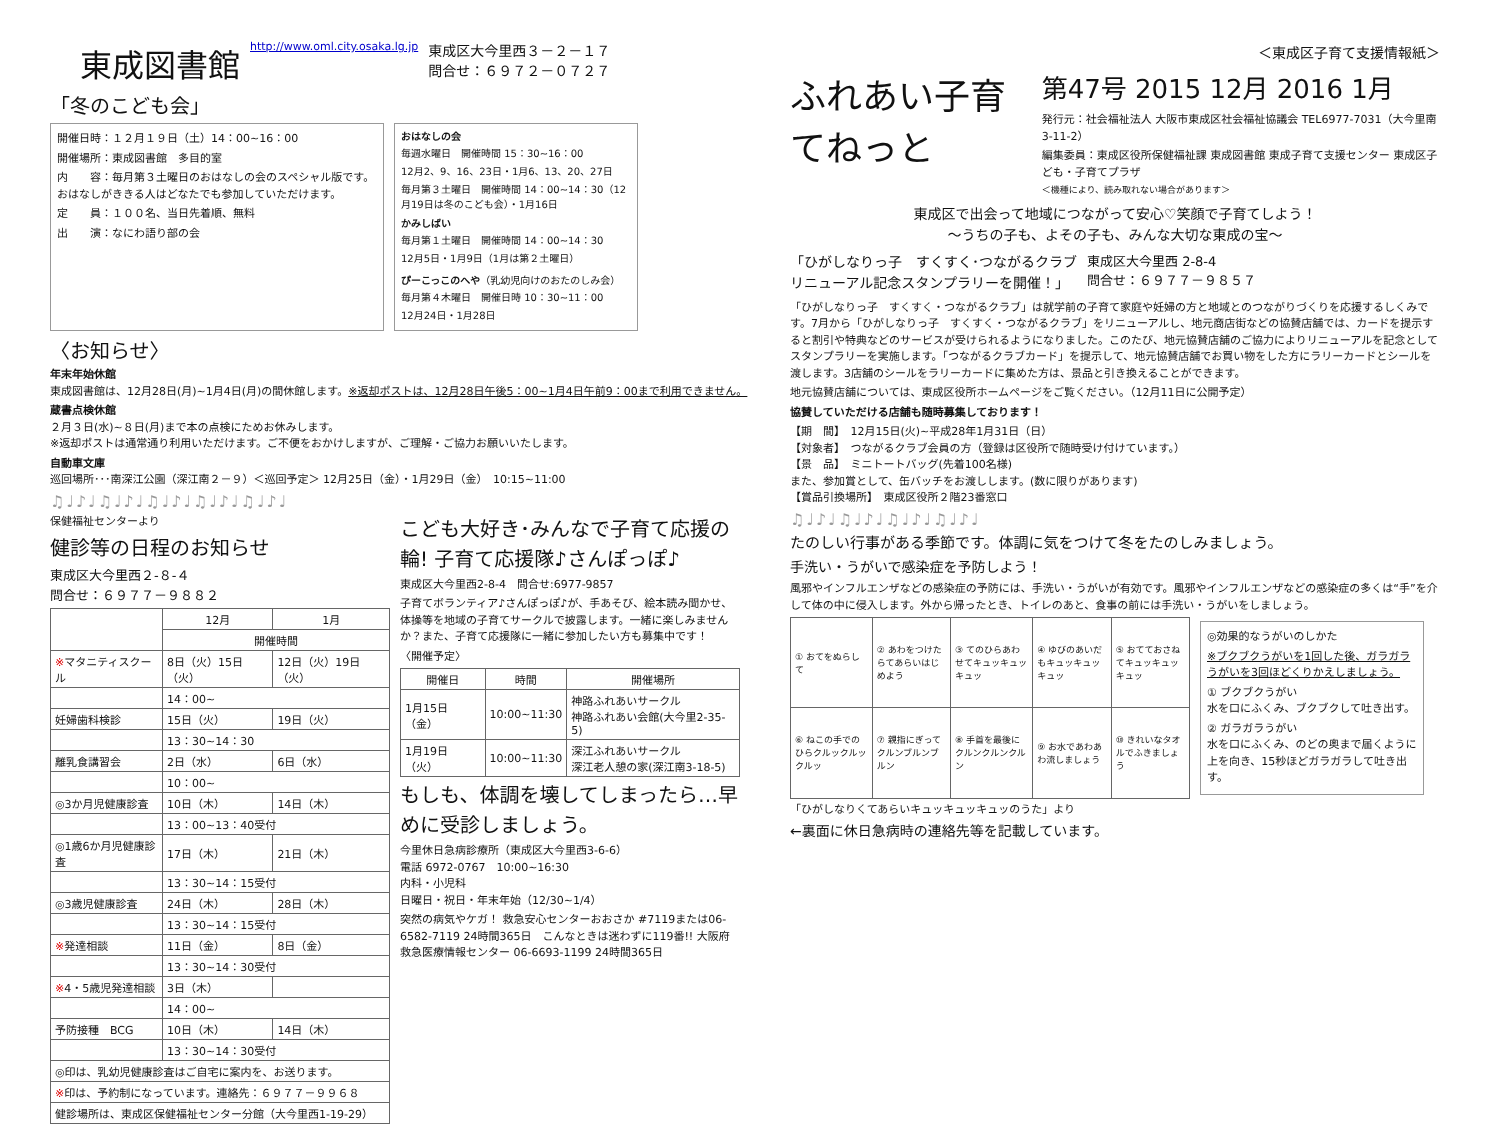東成図書館
「冬のこども会」
http://www.oml.city.osaka.lg.jp
東成区大今里西３－２－１７
問合せ：６９７２－０７２７
開催日時：１２月１９日（土）14：00~16：00
開催場所：東成図書館　多目的室
内　　容：毎月第３土曜日のおはなしの会のスペシャル版です。おはなしがききる人はどなたでも参加していただけます。
定　　員：１００名、当日先着順、無料
出　　演：なにわ語り部の会
おはなしの会
毎週水曜日　開催時間 15：30~16：00
12月2、9、16、23日・1月6、13、20、27日
毎月第３土曜日　開催時間 14：00~14：30（12月19日は冬のこども会）・1月16日
かみしばい
毎月第１土曜日　開催時間 14：00~14：30
12月5日・1月9日（1月は第２土曜日）
ぴーこっこのへや（乳幼児向けのおたのしみ会）
毎月第４木曜日　開催日時 10：30~11：00
12月24日・1月28日
〈お知らせ〉
年末年始休館
東成図書館は、12月28日(月)~1月4日(月)の間休館します。※返却ポストは、12月28日午後5：00~1月4日午前9：00まで利用できません。
蔵書点検休館
２月３日(水)~８日(月)まで本の点検にためお休みします。
※返却ポストは通常通り利用いただけます。ご不便をおかけしますが、ご理解・ご協力お願いいたします。
自動車文庫
巡回場所･･･南深江公園（深江南２－９）＜巡回予定＞ 12月25日（金）・1月29日（金）　10:15~11:00
♫♩♪♩♫♩♪♩♫♩♪♩♫♩♪♩♫♩♪♩
保健福祉センターより
健診等の日程のお知らせ
東成区大今里西２-８-４
問合せ：６９７７－９８８２
| | 12月 | 1月 |
| --- | --- | --- |
| | 開催時間 | |
| ※ マタニティスクール | 8日（火）15日（火） | 12日（火）19日（火） |
| | 14：00~ | |
| 妊婦歯科検診 | 15日（火） | 19日（火） |
| | 13：30~14：30 | |
| 離乳食講習会 | 2日（水） | 6日（水） |
| | 10：00~ | |
| ◎3か月児健康診査 | 10日（木） | 14日（木） |
| | 13：00~13：40受付 | |
| ◎1歳6か月児健康診査 | 17日（木） | 21日（木） |
| | 13：30~14：15受付 | |
| ◎3歳児健康診査 | 24日（木） | 28日（木） |
| | 13：30~14：15受付 | |
| ※ 発達相談 | 11日（金） | 8日（金） |
| | 13：30~14：30受付 | |
| ※ 4・5歳児発達相談 | 3日（木） | |
| | 14：00~ | |
| 予防接種 BCG | 10日（木） | 14日（木） |
| | 13：30~14：30受付 | |
| ◎印は、乳幼児健康診査はご自宅に案内を、お送ります。 | | |
| ※ 印は、予約制になっています。連絡先：６９７７－９９６８ | | |
| 健診場所は、東成区保健福祉センター分館（大今里西1-19-29） | | |
こども大好き･みんなで子育て応援の輪! 子育て応援隊♪さんぽっぽ♪
東成区大今里西2-8-4　問合せ:6977-9857
子育てボランティア♪さんぽっぽ♪が、手あそび、絵本読み聞かせ、体操等を地域の子育てサークルで披露します。一緒に楽しみませんか？また、子育て応援隊に一緒に参加したい方も募集中です！
〈開催予定〉
| 開催日 | 時間 | 開催場所 |
| --- | --- | --- |
| 1月15日（金） | 10:00~11:30 | 神路ふれあいサークル 神路ふれあい会館(大今里2-35-5) |
| 1月19日（火） | 10:00~11:30 | 深江ふれあいサークル 深江老人憩の家(深江南3-18-5) |
もしも、体調を壊してしまったら…早めに受診しましょう。
今里休日急病診療所（東成区大今里西3-6-6）
電話 6972-0767　10:00~16:30
内科・小児科
日曜日・祝日・年末年始（12/30~1/4）
突然の病気やケガ！ 救急安心センターおおさか #7119または06-6582-7119 24時間365日　こんなときは迷わずに119番!! 大阪府救急医療情報センター 06-6693-1199 24時間365日
＜東成区子育て支援情報紙＞
ふれあい子育てねっと
第47号 2015 12月 2016 1月
発行元：社会福祉法人 大阪市東成区社会福祉協議会 TEL6977-7031（大今里南3-11-2）
編集委員：東成区役所保健福祉課 東成図書館 東成子育て支援センター 東成区子ども・子育てプラザ
＜機種により、読み取れない場合があります＞
東成区で出会って地域につながって安心♡笑顔で子育てしよう！
～うちの子も、よその子も、みんな大切な東成の宝～
「ひがしなりっ子　すくすく･つながるクラブ
リニューアル記念スタンプラリーを開催！」
東成区大今里西 2-8-4
問合せ：６９７７－９８５７
「ひがしなりっ子　すくすく・つながるクラブ」は就学前の子育て家庭や妊婦の方と地域とのつながりづくりを応援するしくみです。7月から「ひがしなりっ子　すくすく・つながるクラブ」をリニューアルし、地元商店街などの協賛店舗では、カードを提示すると割引や特典などのサービスが受けられるようになりました。このたび、地元協賛店舗のご協力によりリニューアルを記念としてスタンプラリーを実施します。「つながるクラブカード」を提示して、地元協賛店舗でお買い物をした方にラリーカードとシールを渡します。3店舗のシールをラリーカードに集めた方は、景品と引き換えることができます。
地元協賛店舗については、東成区役所ホームページをご覧ください。（12月11日に公開予定）
協賛していただける店舗も随時募集しております！
【期　間】　12月15日(火)~平成28年1月31日（日）
【対象者】　つながるクラブ会員の方（登録は区役所で随時受け付けています。）
【景　品】　ミニトートバッグ(先着100名様)
また、参加賞として、缶バッチをお渡しします。(数に限りがあります)
【賞品引換場所】　東成区役所２階23番窓口
♫♩♪♩♫♩♪♩♫♩♪♩♫♩♪♩
たのしい行事がある季節です。体調に気をつけて冬をたのしみましょう。
手洗い・うがいで感染症を予防しよう！
風邪やインフルエンザなどの感染症の予防には、手洗い・うがいが有効です。風邪やインフルエンザなどの感染症の多くは“手”を介して体の中に侵入します。外から帰ったとき、トイレのあと、食事の前には手洗い・うがいをしましょう。
| ① おてをぬらして | ② あわをつけたらてあらいはじめよう | ③ てのひらあわせてキュッキュッキュッ | ④ ゆびのあいだもキュッキュッキュッ | ⑤ おてておさねてキュッキュッキュッ |
| ⑥ ねこの手でのひらクルックルックルッ | ⑦ 親指にぎってクルンブルンブルン | ⑧ 手首を最後にクルンクルンクルン | ⑨ お水であわあわ流しましょう | ⑩ きれいなタオルでふきましょう |
◎効果的なうがいのしかた
※ブクブクうがいを1回した後、ガラガラうがいを3回ほどくりかえしましょう。
① ブクブクうがい
水を口にふくみ、ブクブクして吐き出す。
② ガラガラうがい
水を口にふくみ、のどの奥まで届くように上を向き、15秒ほどガラガラして吐き出す。
「ひがしなりくてあらいキュッキュッキュッのうた」より
←裏面に休日急病時の連絡先等を記載しています。